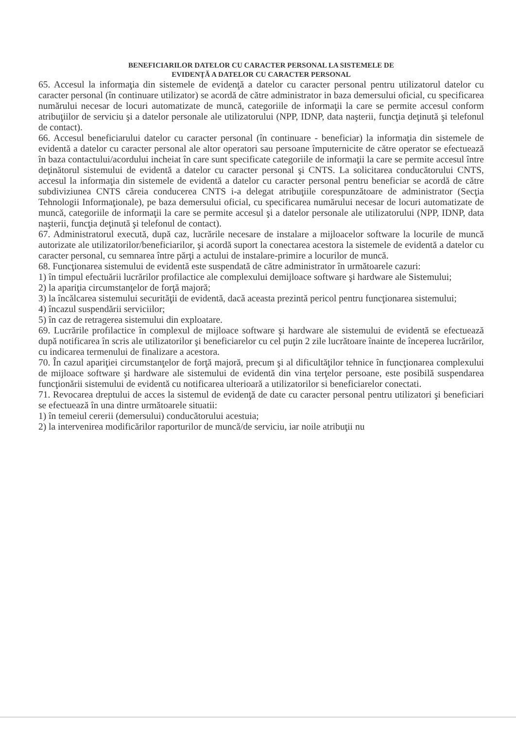BENEFICIARILOR DATELOR CU CARACTER PERSONAL LA SISTEMELE DE
EVIDENŢĂ A DATELOR CU CARACTER PERSONAL
65. Accesul la informaţia din sistemele de evidenţă a datelor cu caracter personal pentru utilizatorul datelor cu caracter personal (în continuare utilizator) se acordă de către administrator in baza demersului oficial, cu specificarea numărului necesar de locuri automatizate de muncă, categoriile de informaţii la care se permite accesul conform atribuţiilor de serviciu şi a datelor personale ale utilizatorului (NPP, IDNP, data naşterii, funcţia deţinută şi telefonul de contact).
66. Accesul beneficiarului datelor cu caracter personal (în continuare - beneficiar) la informaţia din sistemele de evidentă a datelor cu caracter personal ale altor operatori sau persoane împuternicite de către operator se efectuează în baza contactului/acordului incheiat în care sunt specificate categoriile de informaţii la care se permite accesul între deţinătorul sistemului de evidentă a datelor cu caracter personal şi CNTS. La solicitarea conducătorului CNTS, accesul la informaţia din sistemele de evidentă a datelor cu caracter personal pentru beneficiar se acordă de către subdiviziunea CNTS căreia conducerea CNTS i-a delegat atribuţiile corespunzătoare de administrator (Secţia Tehnologii Informaţionale), pe baza demersului oficial, cu specificarea numărului necesar de locuri automatizate de muncă, categoriile de informaţii la care se permite accesul şi a datelor personale ale utilizatorului (NPP, IDNP, data naşterii, funcţia deţinută şi telefonul de contact).
67. Administratorul execută, după caz, lucrările necesare de instalare a mijloacelor software la locurile de muncă autorizate ale utilizatorilor/beneficiarilor, şi acordă suport la conectarea acestora la sistemele de evidentă a datelor cu caracter personal, cu semnarea între părţi a actului de instalare-primire a locurilor de muncă.
68. Funcţionarea sistemului de evidentă este suspendată de către administrator în următoarele cazuri:
1) în timpul efectuării lucrărilor profilactice ale complexului demijloace software şi hardware ale Sistemului;
2) la apariţia circumstanţelor de forţă majoră;
3) la încălcarea sistemului securităţii de evidentă, dacă aceasta prezintă pericol pentru funcţionarea sistemului;
4) încazul suspendării serviciilor;
5) în caz de retragerea sistemului din exploatare.
69. Lucrările profilactice în complexul de mijloace software şi hardware ale sistemului de evidentă se efectuează după notificarea în scris ale utilizatorilor şi beneficiarelor cu cel puţin 2 zile lucrătoare înainte de începerea lucrărilor, cu indicarea termenului de finalizare a acestora.
70. În cazul apariţiei circumstanţelor de forţă majoră, precum şi al dificultăţilor tehnice în funcţionarea complexului de mijloace software şi hardware ale sistemului de evidentă din vina terţelor persoane, este posibilă suspendarea funcţionării sistemului de evidentă cu notificarea ulterioară a utilizatorilor si beneficiarelor conectati.
71. Revocarea dreptului de acces la sistemul de evidenţă de date cu caracter personal pentru utilizatori şi beneficiari se efectuează în una dintre următoarele situatii:
1) în temeiul cererii (demersului) conducătorului acestuia;
2) la intervenirea modificărilor raporturilor de muncă/de serviciu, iar noile atribuţii nu